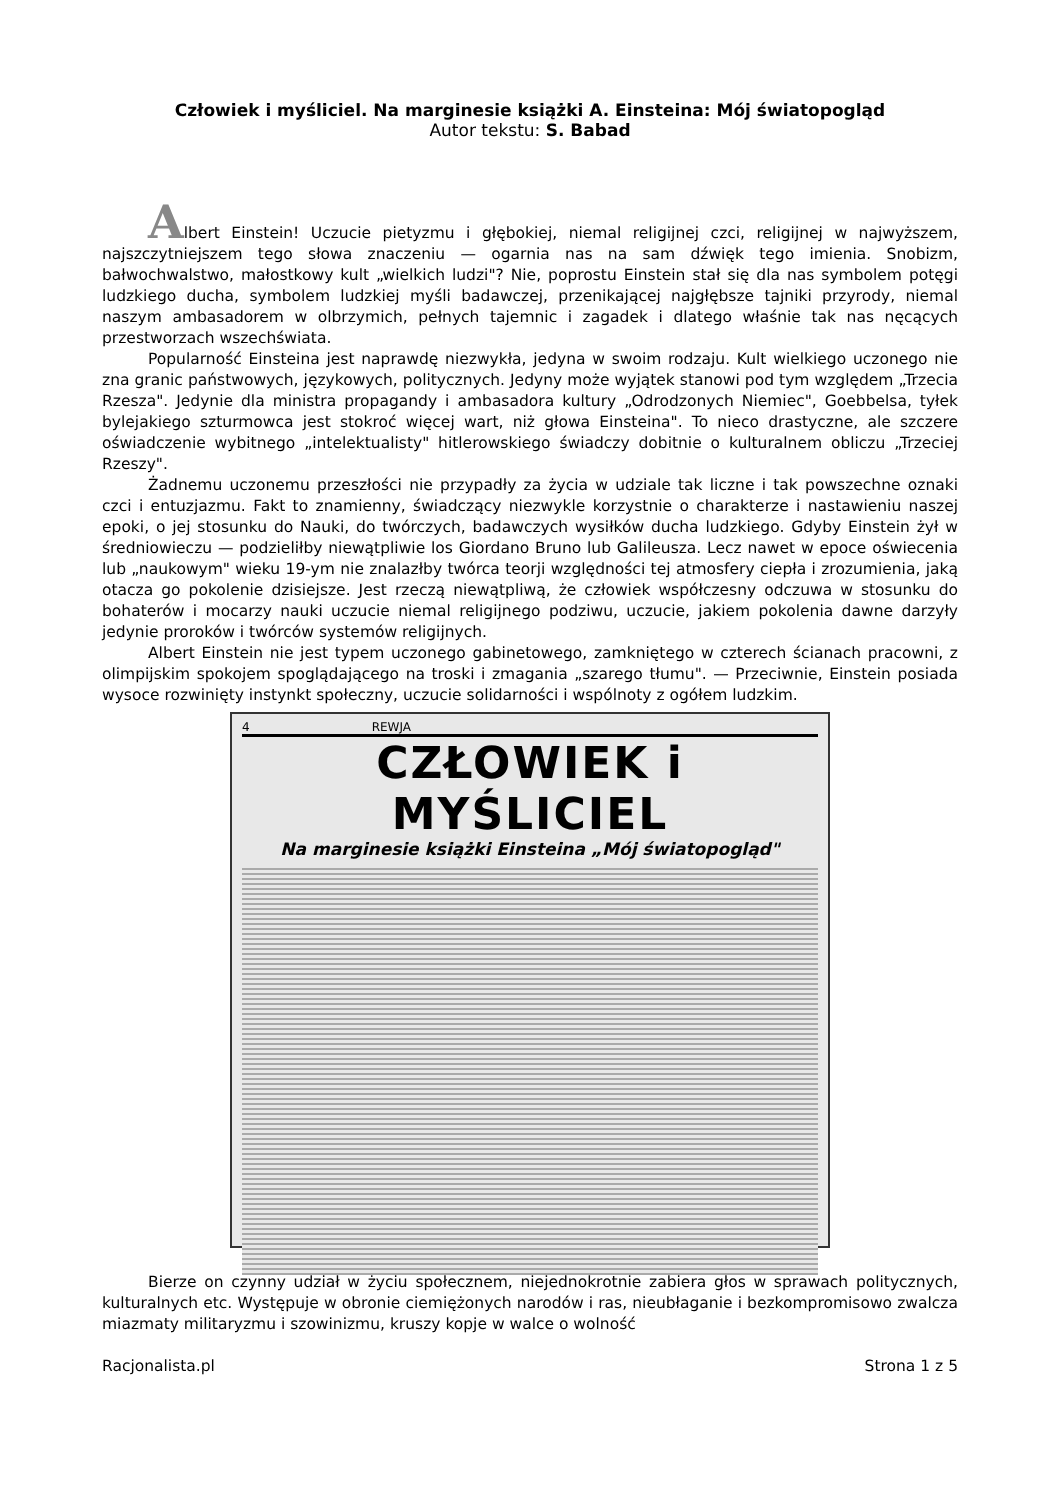Człowiek i myśliciel. Na marginesie książki A. Einsteina: Mój światopogląd
Autor tekstu: S. Babad
Albert Einstein! Uczucie pietyzmu i głębokiej, niemal religijnej czci, religijnej w najwyższem, najszczytniejszem tego słowa znaczeniu — ogarnia nas na sam dźwięk tego imienia. Snobizm, bałwochwalstwo, małostkowy kult „wielkich ludzi"? Nie, poprostu Einstein stał się dla nas symbolem potęgi ludzkiego ducha, symbolem ludzkiej myśli badawczej, przenikającej najgłębsze tajniki przyrody, niemal naszym ambasadorem w olbrzymich, pełnych tajemnic i zagadek i dlatego właśnie tak nas nęcących przestworzach wszechświata.
Popularność Einsteina jest naprawdę niezwykła, jedyna w swoim rodzaju. Kult wielkiego uczonego nie zna granic państwowych, językowych, politycznych. Jedyny może wyjątek stanowi pod tym względem „Trzecia Rzesza". Jedynie dla ministra propagandy i ambasadora kultury „Odrodzonych Niemiec", Goebbelsa, tyłek bylejakiego szturmowca jest stokroć więcej wart, niż głowa Einsteina". To nieco drastyczne, ale szczere oświadczenie wybitnego „intelektualisty" hitlerowskiego świadczy dobitnie o kulturalnem obliczu „Trzeciej Rzeszy".
Żadnemu uczonemu przeszłości nie przypadły za życia w udziale tak liczne i tak powszechne oznaki czci i entuzjazmu. Fakt to znamienny, świadczący niezwykle korzystnie o charakterze i nastawieniu naszej epoki, o jej stosunku do Nauki, do twórczych, badawczych wysiłków ducha ludzkiego. Gdyby Einstein żył w średniowieczu — podzieliłby niewątpliwie los Giordano Bruno lub Galileusza. Lecz nawet w epoce oświecenia lub „naukowym" wieku 19-ym nie znalazłby twórca teorji względności tej atmosfery ciepła i zrozumienia, jaką otacza go pokolenie dzisiejsze. Jest rzeczą niewątpliwą, że człowiek współczesny odczuwa w stosunku do bohaterów i mocarzy nauki uczucie niemal religijnego podziwu, uczucie, jakiem pokolenia dawne darzyły jedynie proroków i twórców systemów religijnych.
Albert Einstein nie jest typem uczonego gabinetowego, zamkniętego w czterech ścianach pracowni, z olimpijskim spokojem spoglądającego na troski i zmagania „szarego tłumu". — Przeciwnie, Einstein posiada wysoce rozwinięty instynkt społeczny, uczucie solidarności i wspólnoty z ogółem ludzkim.
4 REWJA
CZŁOWIEK i MYŚLICIEL
Na marginesie książki Einsteina „Mój światopogląd"
Bierze on czynny udział w życiu społecznem, niejednokrotnie zabiera głos w sprawach politycznych, kulturalnych etc. Występuje w obronie ciemiężonych narodów i ras, nieubłaganie i bezkompromisowo zwalcza miazmaty militaryzmu i szowinizmu, kruszy kopje w walce o wolność
Racjonalista.pl Strona 1 z 5